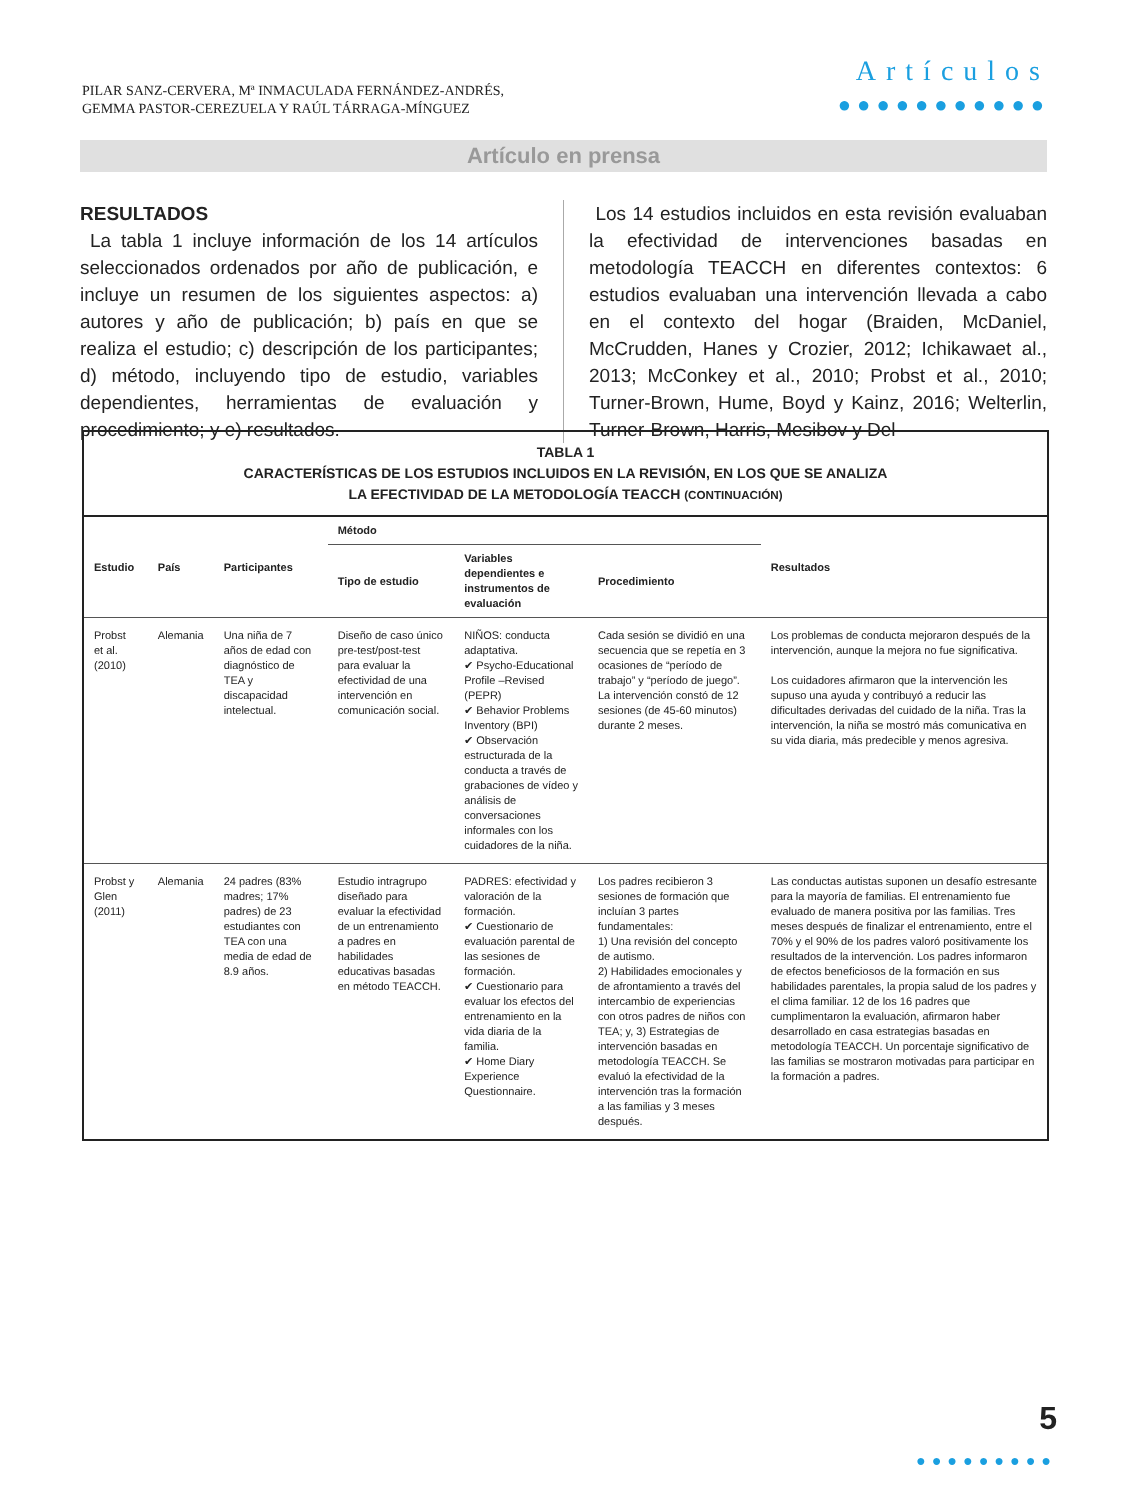PILAR SANZ-CERVERA, Mª INMACULADA FERNÁNDEZ-ANDRÉS,
GEMMA PASTOR-CEREZUELA Y RAÚL TÁRRAGA-MÍNGUEZ
Artículos
●●●●●●●●●●●
Artículo en prensa
RESULTADOS
La tabla 1 incluye información de los 14 artículos seleccionados ordenados por año de publicación, e incluye un resumen de los siguientes aspectos: a) autores y año de publicación; b) país en que se realiza el estudio; c) descripción de los participantes; d) método, incluyendo tipo de estudio, variables dependientes, herramientas de evaluación y procedimiento; y e) resultados.
Los 14 estudios incluidos en esta revisión evaluaban la efectividad de intervenciones basadas en metodología TEACCH en diferentes contextos: 6 estudios evaluaban una intervención llevada a cabo en el contexto del hogar (Braiden, McDaniel, McCrudden, Hanes y Crozier, 2012; Ichikawaet al., 2013; McConkey et al., 2010; Probst et al., 2010; Turner-Brown, Hume, Boyd y Kainz, 2016; Welterlin, Turner-Brown, Harris, Mesibov y Del-
TABLA 1
CARACTERÍSTICAS DE LOS ESTUDIOS INCLUIDOS EN LA REVISIÓN, EN LOS QUE SE ANALIZA
LA EFECTIVIDAD DE LA METODOLOGÍA TEACCH (CONTINUACIÓN)
| Estudio | País | Participantes | Método | | | Resultados |
| --- | --- | --- | --- | --- | --- | --- |
| | | | Tipo de estudio | Variables dependientes e instrumentos de evaluación | Procedimiento | |
| Probst et al. (2010) | Alemania | Una niña de 7 años de edad con diagnóstico de TEA y discapacidad intelectual. | Diseño de caso único pre-test/post-test para evaluar la efectividad de una intervención en comunicación social. | NIÑOS: conducta adaptativa. ✔ Psycho-Educational Profile –Revised (PEPR) ✔ Behavior Problems Inventory (BPI) ✔ Observación estructurada de la conducta a través de grabaciones de vídeo y análisis de conversaciones informales con los cuidadores de la niña. | Cada sesión se dividió en una secuencia que se repetía en 3 ocasiones de “período de trabajo” y “período de juego”. La intervención constó de 12 sesiones (de 45-60 minutos) durante 2 meses. | Los problemas de conducta mejoraron después de la intervención, aunque la mejora no fue significativa. Los cuidadores afirmaron que la intervención les supuso una ayuda y contribuyó a reducir las dificultades derivadas del cuidado de la niña. Tras la intervención, la niña se mostró más comunicativa en su vida diaria, más predecible y menos agresiva. |
| Probst y Glen (2011) | Alemania | 24 padres (83% madres; 17% padres) de 23 estudiantes con TEA con una media de edad de 8.9 años. | Estudio intragrupo diseñado para evaluar la efectividad de un entrenamiento a padres en habilidades educativas basadas en método TEACCH. | PADRES: efectividad y valoración de la formación. ✔ Cuestionario de evaluación parental de las sesiones de formación. ✔ Cuestionario para evaluar los efectos del entrenamiento en la vida diaria de la familia. ✔ Home Diary Experience Questionnaire. | Los padres recibieron 3 sesiones de formación que incluían 3 partes fundamentales: 1) Una revisión del concepto de autismo. 2) Habilidades emocionales y de afrontamiento a través del intercambio de experiencias con otros padres de niños con TEA; y, 3) Estrategias de intervención basadas en metodología TEACCH. Se evaluó la efectividad de la intervención tras la formación a las familias y 3 meses después. | Las conductas autistas suponen un desafío estresante para la mayoría de familias. El entrenamiento fue evaluado de manera positiva por las familias. Tres meses después de finalizar el entrenamiento, entre el 70% y el 90% de los padres valoró positivamente los resultados de la intervención. Los padres informaron de efectos beneficiosos de la formación en sus habilidades parentales, la propia salud de los padres y el clima familiar. 12 de los 16 padres que cumplimentaron la evaluación, afirmaron haber desarrollado en casa estrategias basadas en metodología TEACCH. Un porcentaje significativo de las familias se mostraron motivadas para participar en la formación a padres. |
5
●●●●●●●●●